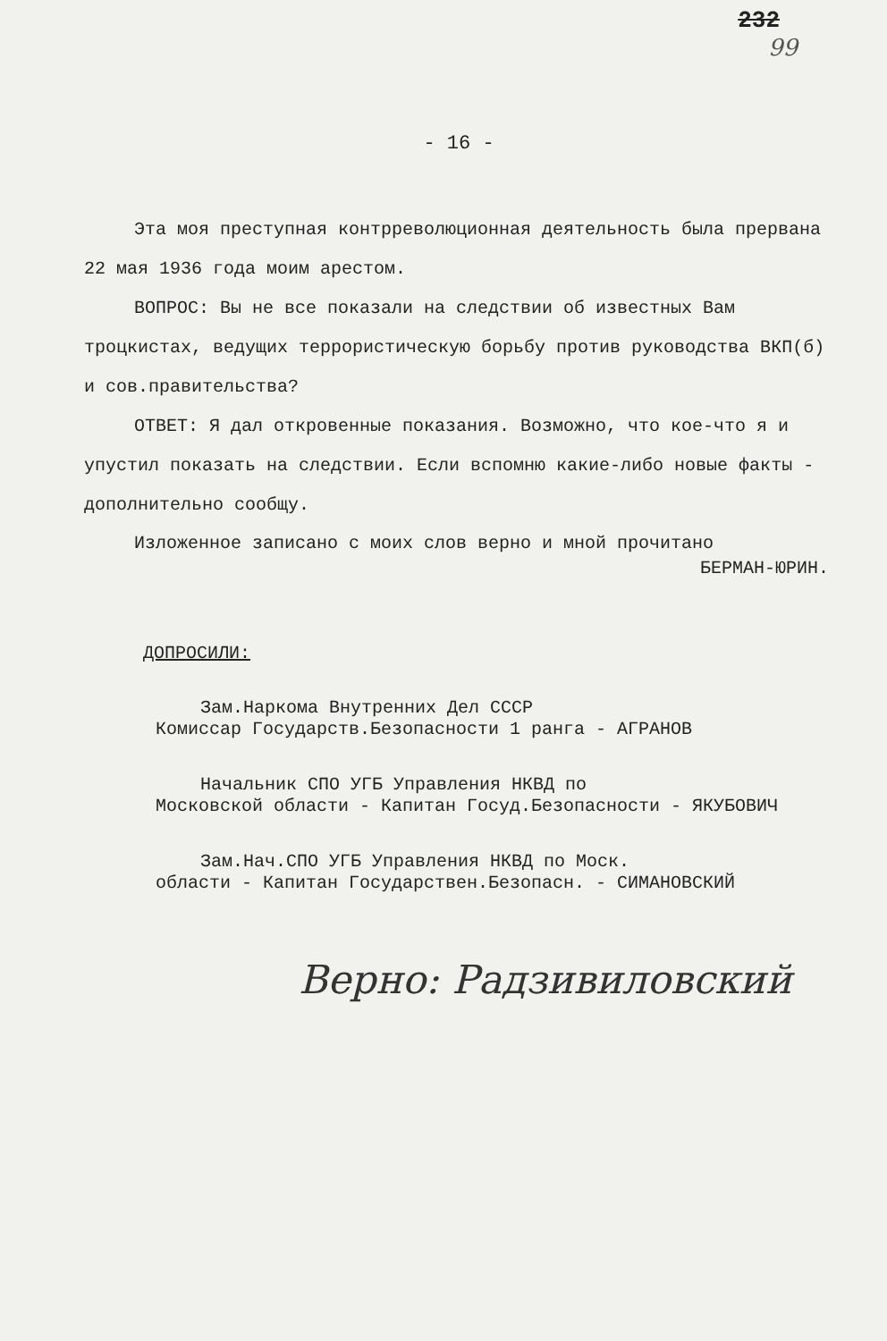232
99
- 16 -
Эта моя преступная контрреволюционная деятельность была прервана 22 мая 1936 года моим арестом.
ВОПРОС: Вы не все показали на следствии об известных Вам троцкистах, ведущих террористическую борьбу против руководства ВКП(б) и сов.правительства?
ОТВЕТ: Я дал откровенные показания. Возможно, что кое-что я и упустил показать на следствии. Если вспомню какие-либо новые факты - дополнительно сообщу.
Изложенное записано с моих слов верно и мной прочитано
БЕРМАН-ЮРИН.
ДОПРОСИЛИ:
Зам.Наркома Внутренних Дел СССР
Комиссар Государств.Безопасности 1 ранга - АГРАНОВ
Начальник СПО УГБ Управления НКВД по
Московской области - Капитан Госуд.Безопасности - ЯКУБОВИЧ
Зам.Нач.СПО УГБ Управления НКВД по Моск.
области - Капитан Государствен.Безопасн. - СИМАНОВСКИЙ
Верно: Радзивиловский